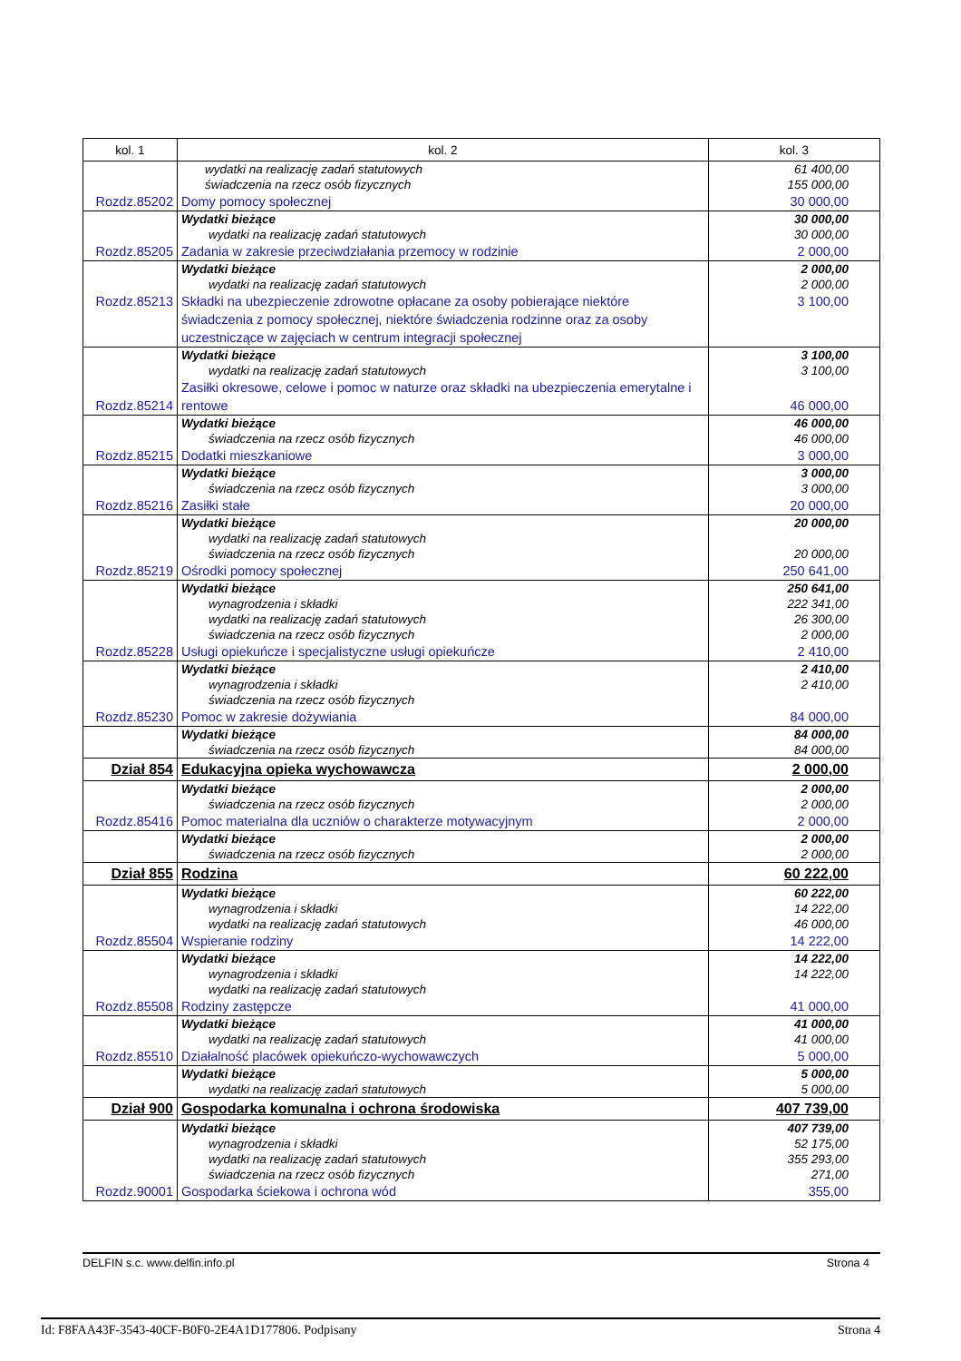| kol. 1 | kol. 2 | kol. 3 |
| --- | --- | --- |
| | wydatki na realizację zadań statutowych świadczenia na rzecz osób fizycznych | 61 400,00 155 000,00 |
| Rozdz.85202 | Domy pomocy społecznej | 30 000,00 |
| | Wydatki bieżące wydatki na realizację zadań statutowych | 30 000,00 30 000,00 |
| Rozdz.85205 | Zadania w zakresie przeciwdziałania przemocy w rodzinie | 2 000,00 |
| | Wydatki bieżące wydatki na realizację zadań statutowych | 2 000,00 2 000,00 |
| Rozdz.85213 | Składki na ubezpieczenie zdrowotne opłacane za osoby pobierające niektóre świadczenia z pomocy społecznej, niektóre świadczenia rodzinne oraz za osoby uczestniczące w zajęciach w centrum integracji społecznej | 3 100,00 |
| | Wydatki bieżące wydatki na realizację zadań statutowych | 3 100,00 3 100,00 |
| Rozdz.85214 | Zasiłki okresowe, celowe i pomoc w naturze oraz składki na ubezpieczenia emerytalne i rentowe | 46 000,00 |
| | Wydatki bieżące świadczenia na rzecz osób fizycznych | 46 000,00 46 000,00 |
| Rozdz.85215 | Dodatki mieszkaniowe | 3 000,00 |
| | Wydatki bieżące świadczenia na rzecz osób fizycznych | 3 000,00 3 000,00 |
| Rozdz.85216 | Zasiłki stałe | 20 000,00 |
| | Wydatki bieżące wydatki na realizację zadań statutowych świadczenia na rzecz osób fizycznych | 20 000,00 20 000,00 |
| Rozdz.85219 | Ośrodki pomocy społecznej | 250 641,00 |
| | Wydatki bieżące wynagrodzenia i składki wydatki na realizację zadań statutowych świadczenia na rzecz osób fizycznych | 250 641,00 222 341,00 26 300,00 2 000,00 |
| Rozdz.85228 | Usługi opiekuńcze i specjalistyczne usługi opiekuńcze | 2 410,00 |
| | Wydatki bieżące wynagrodzenia i składki świadczenia na rzecz osób fizycznych | 2 410,00 2 410,00 |
| Rozdz.85230 | Pomoc w zakresie dożywiania | 84 000,00 |
| | Wydatki bieżące świadczenia na rzecz osób fizycznych | 84 000,00 84 000,00 |
| Dział 854 | Edukacyjna opieka wychowawcza | 2 000,00 |
| | Wydatki bieżące świadczenia na rzecz osób fizycznych | 2 000,00 2 000,00 |
| Rozdz.85416 | Pomoc materialna dla uczniów o charakterze motywacyjnym | 2 000,00 |
| | Wydatki bieżące świadczenia na rzecz osób fizycznych | 2 000,00 2 000,00 |
| Dział 855 | Rodzina | 60 222,00 |
| | Wydatki bieżące wynagrodzenia i składki wydatki na realizację zadań statutowych | 60 222,00 14 222,00 46 000,00 |
| Rozdz.85504 | Wspieranie rodziny | 14 222,00 |
| | Wydatki bieżące wynagrodzenia i składki wydatki na realizację zadań statutowych | 14 222,00 14 222,00 |
| Rozdz.85508 | Rodziny zastępcze | 41 000,00 |
| | Wydatki bieżące wydatki na realizację zadań statutowych | 41 000,00 41 000,00 |
| Rozdz.85510 | Działalność placówek opiekuńczo-wychowawczych | 5 000,00 |
| | Wydatki bieżące wydatki na realizację zadań statutowych | 5 000,00 5 000,00 |
| Dział 900 | Gospodarka komunalna i ochrona środowiska | 407 739,00 |
| | Wydatki bieżące wynagrodzenia i składki wydatki na realizację zadań statutowych świadczenia na rzecz osób fizycznych | 407 739,00 52 175,00 355 293,00 271,00 |
| Rozdz.90001 | Gospodarka ściekowa i ochrona wód | 355,00 |
DELFIN s.c. www.delfin.info.pl Strona 4
Id: F8FAA43F-3543-40CF-B0F0-2E4A1D177806. Podpisany Strona 4